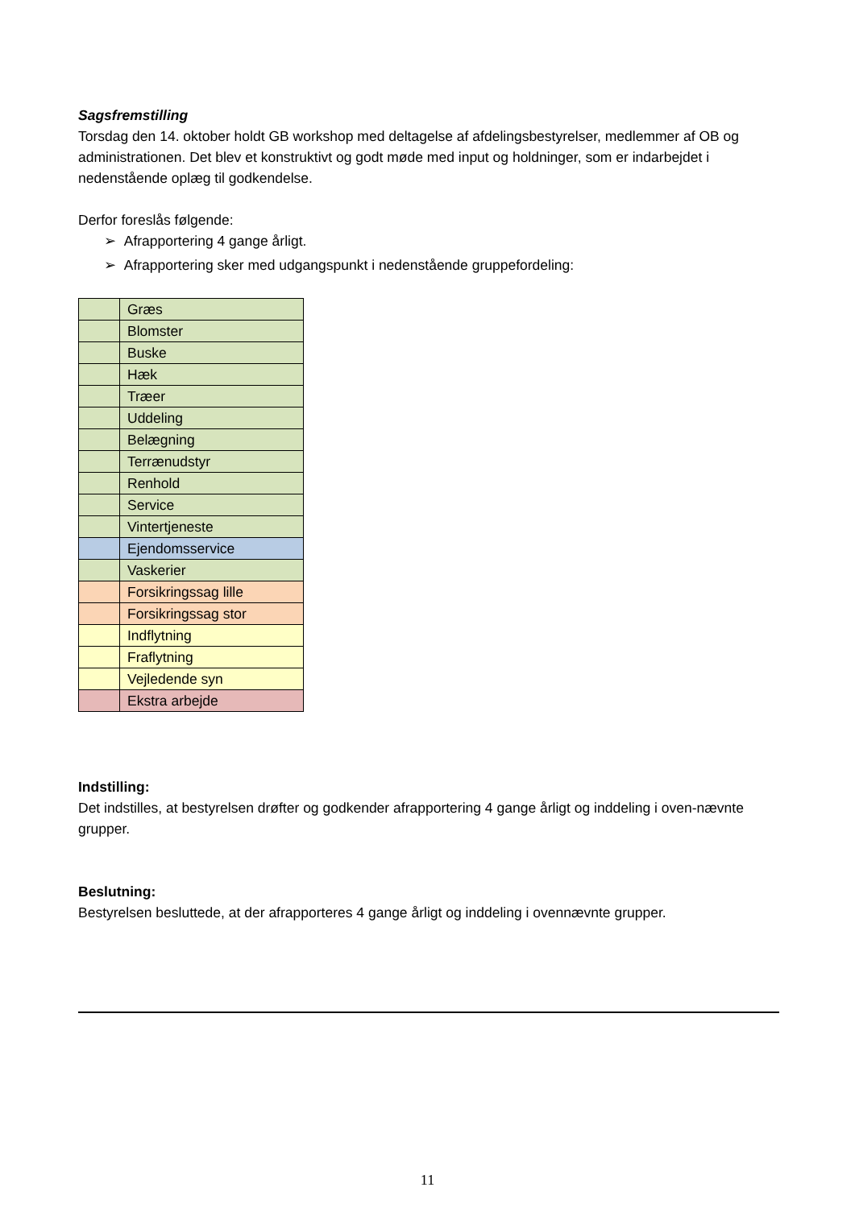Sagsfremstilling
Torsdag den 14. oktober holdt GB workshop med deltagelse af afdelingsbestyrelser, medlemmer af OB og administrationen. Det blev et konstruktivt og godt møde med input og holdninger, som er indarbejdet i nedenstående oplæg til godkendelse.
Derfor foreslås følgende:
➢ Afrapportering 4 gange årligt.
➢ Afrapportering sker med udgangspunkt i nedenstående gruppefordeling:
| | Græs |
| | Blomster |
| | Buske |
| | Hæk |
| | Træer |
| | Uddeling |
| | Belægning |
| | Terrænudstyr |
| | Renhold |
| | Service |
| | Vintertjeneste |
| | Ejendomsservice |
| | Vaskerier |
| | Forsikringssag lille |
| | Forsikringssag stor |
| | Indflytning |
| | Fraflytning |
| | Vejledende syn |
| | Ekstra arbejde |
Indstilling:
Det indstilles, at bestyrelsen drøfter og godkender afrapportering 4 gange årligt og inddeling i oven-nævnte grupper.
Beslutning:
Bestyrelsen besluttede, at der afrapporteres 4 gange årligt og inddeling i ovennævnte grupper.
11